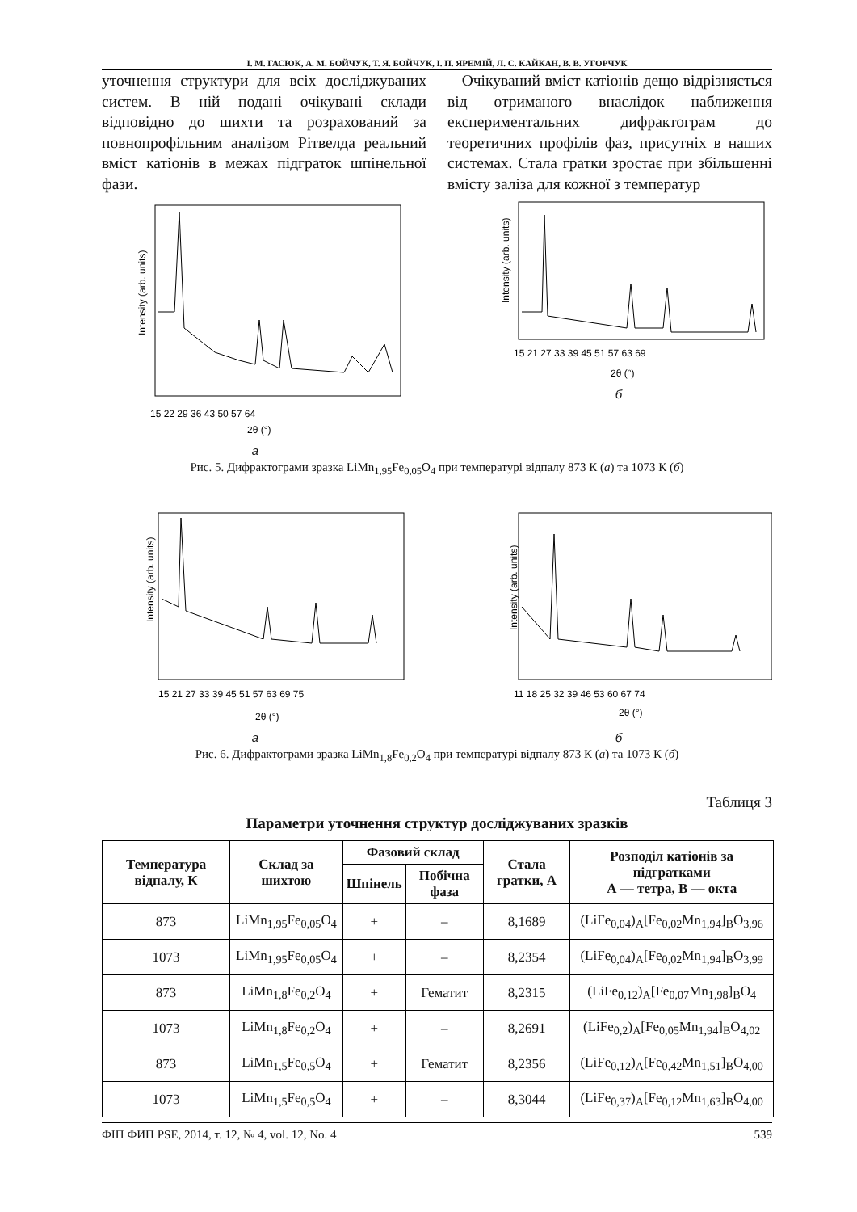І. М. ГАСЮК, А. М. БОЙЧУК, Т. Я. БОЙЧУК, І. П. ЯРЕМІЙ, Л. С. КАЙКАН, В. В. УГОРЧУК
уточнення структури для всіх досліджуваних систем. В ній подані очікувані склади відповідно до шихти та розрахований за повнопрофільним аналізом Рітвелда реальний вміст катіонів в межах підграток шпінельної фази.
Очікуваний вміст катіонів дещо відрізняється від отриманого внаслідок наближення експериментальних дифрактограм до теоретичних профілів фаз, присутніх в наших системах. Стала гратки зростає при збільшенні вмісту заліза для кожної з температур
Intensity (arb. units)
2θ (°)
15 22 29 36 43 50 57 64
а
Intensity (arb. units)
2θ (°)
15 21 27 33 39 45 51 57 63 69
б
Рис. 5. Дифрактограми зразка LiMn<sub>1,95</sub>Fe<sub>0,05</sub>O<sub>4</sub> при температурі відпалу 873 К (а) та 1073 К (б)
Intensity (arb. units)
2θ (°)
15 21 27 33 39 45 51 57 63 69 75
а
Intensity (arb. units)
2θ (°)
11 18 25 32 39 46 53 60 67 74
б
Рис. 6. Дифрактограми зразка LiMn<sub>1,8</sub>Fe<sub>0,2</sub>O<sub>4</sub> при температурі відпалу 873 К (а) та 1073 К (б)
Таблиця 3
Параметри уточнення структур досліджуваних зразків
| Температура відпалу, К | Склад за шихтою | Фазовий склад | | Стала гратки, А | Розподіл катіонів за підгратками А — тетра, В — окта |
| --- | --- | --- | --- | --- | --- |
| | | Шпінель | Побічна фаза | | |
| 873 | LiMn<sub>1,95</sub>Fe<sub>0,05</sub>O<sub>4</sub> | + | – | 8,1689 | (LiFe<sub>0,04</sub>)<sub>A</sub>[Fe<sub>0,02</sub>Mn<sub>1,94</sub>]<sub>B</sub>O<sub>3,96</sub> |
| 1073 | LiMn<sub>1,95</sub>Fe<sub>0,05</sub>O<sub>4</sub> | + | – | 8,2354 | (LiFe<sub>0,04</sub>)<sub>A</sub>[Fe<sub>0,02</sub>Mn<sub>1,94</sub>]<sub>B</sub>O<sub>3,99</sub> |
| 873 | LiMn<sub>1,8</sub>Fe<sub>0,2</sub>O<sub>4</sub> | + | Гематит | 8,2315 | (LiFe<sub>0,12</sub>)<sub>A</sub>[Fe<sub>0,07</sub>Mn<sub>1,98</sub>]<sub>B</sub>O<sub>4</sub> |
| 1073 | LiMn<sub>1,8</sub>Fe<sub>0,2</sub>O<sub>4</sub> | + | – | 8,2691 | (LiFe<sub>0,2</sub>)<sub>A</sub>[Fe<sub>0,05</sub>Mn<sub>1,94</sub>]<sub>B</sub>O<sub>4,02</sub> |
| 873 | LiMn<sub>1,5</sub>Fe<sub>0,5</sub>O<sub>4</sub> | + | Гематит | 8,2356 | (LiFe<sub>0,12</sub>)<sub>A</sub>[Fe<sub>0,42</sub>Mn<sub>1,51</sub>]<sub>B</sub>O<sub>4,00</sub> |
| 1073 | LiMn<sub>1,5</sub>Fe<sub>0,5</sub>O<sub>4</sub> | + | – | 8,3044 | (LiFe<sub>0,37</sub>)<sub>A</sub>[Fe<sub>0,12</sub>Mn<sub>1,63</sub>]<sub>B</sub>O<sub>4,00</sub> |
ФІП ФИП PSE, 2014, т. 12, № 4, vol. 12, No. 4 539